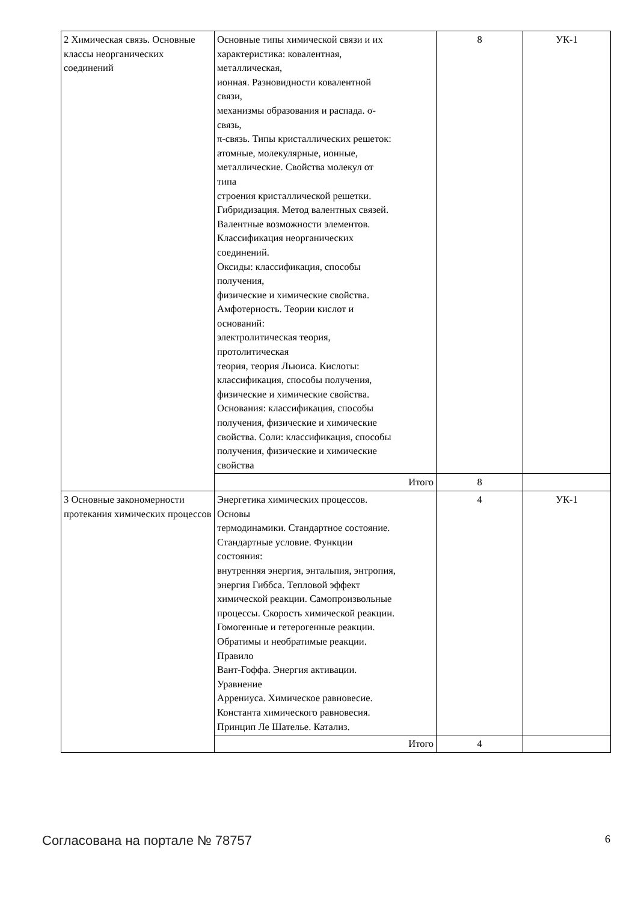| 2 Химическая связь. Основные классы неорганических соединений | Основные типы химической связи и их характеристика: ковалентная, металлическая, ионная. Разновидности ковалентной связи, механизмы образования и распада. σ- связь, π-связь. Типы кристаллических решеток: атомные, молекулярные, ионные, металлические. Свойства молекул от типа строения кристаллической решетки. Гибридизация. Метод валентных связей. Валентные возможности элементов. Классификация неорганических соединений. Оксиды: классификация, способы получения, физические и химические свойства. Амфотерность. Теории кислот и оснований: электролитическая теория, протолитическая теория, теория Льюиса. Кислоты: классификация, способы получения, физические и химические свойства. Основания: классификация, способы получения, физические и химические свойства. Соли: классификация, способы получения, физические и химические свойства | 8 | УК-1 |
| | Итого | 8 | |
| 3 Основные закономерности протекания химических процессов | Энергетика химических процессов. Основы термодинамики. Стандартное состояние. Стандартные условие. Функции состояния: внутренняя энергия, энтальпия, энтропия, энергия Гиббса. Тепловой эффект химической реакции. Самопроизвольные процессы. Скорость химической реакции. Гомогенные и гетерогенные реакции. Обратимы и необратимые реакции. Правило Вант-Гоффа. Энергия активации. Уравнение Аррениуса. Химическое равновесие. Константа химического равновесия. Принцип Ле Шателье. Катализ. | 4 | УК-1 |
| | Итого | 4 | |
Согласована на портале № 78757 6